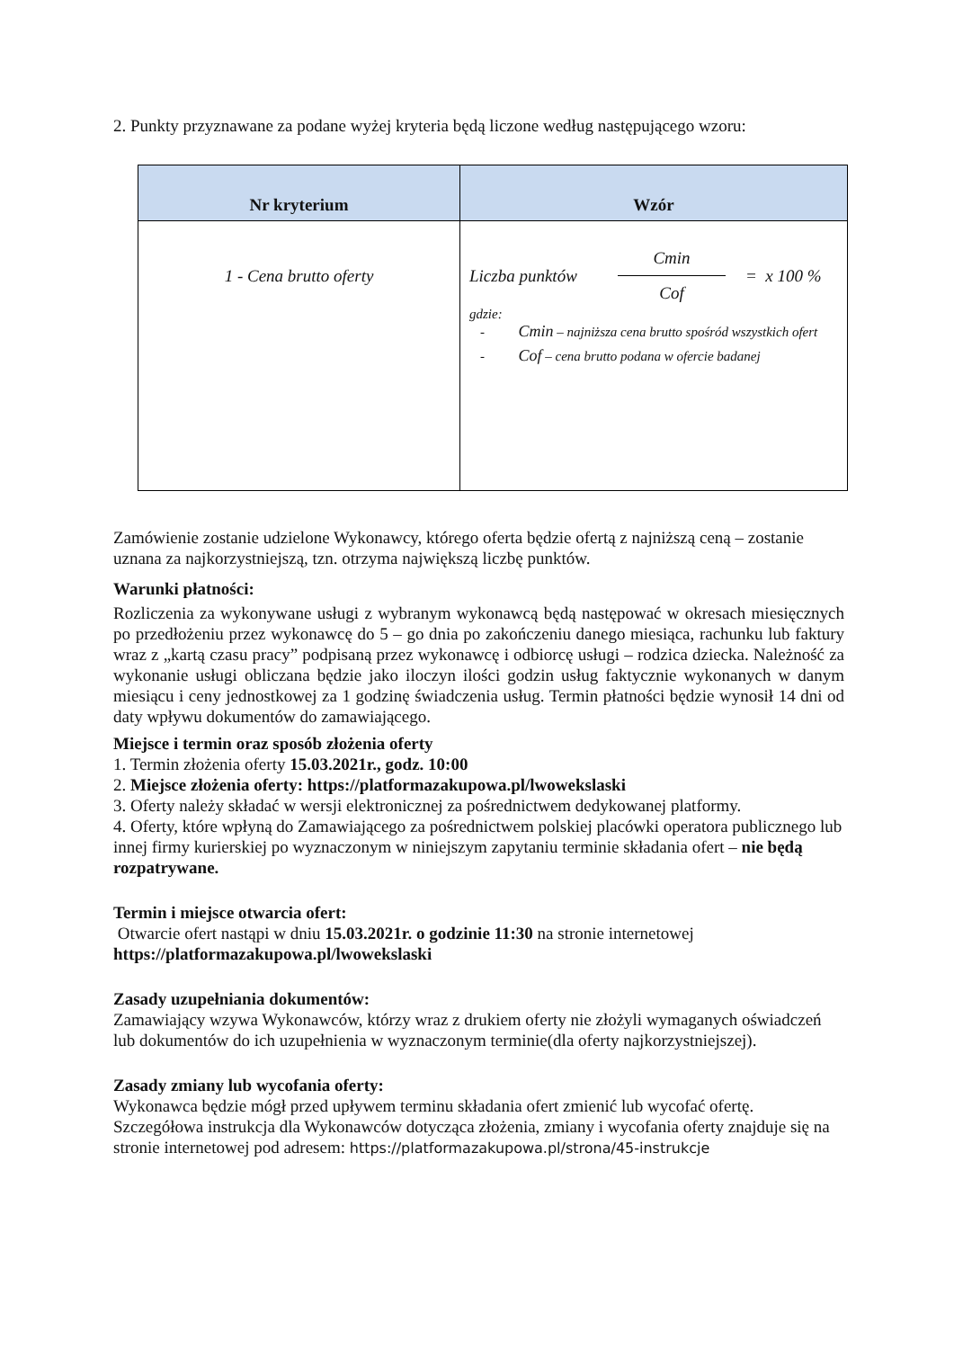2. Punkty przyznawane za podane wyżej kryteria będą liczone według następującego wzoru:
| Nr kryterium | Wzór |
| --- | --- |
| 1 - Cena brutto oferty | Liczba punktów Cmin Cof = x 100 % gdzie: - Cmin – najniższa cena brutto spośród wszystkich ofert - Cof – cena brutto podana w ofercie badanej |
Zamówienie zostanie udzielone Wykonawcy, którego oferta będzie ofertą z najniższą ceną – zostanie uznana za najkorzystniejszą, tzn. otrzyma największą liczbę punktów.
Warunki płatności:
Rozliczenia za wykonywane usługi z wybranym wykonawcą będą następować w okresach miesięcznych po przedłożeniu przez wykonawcę do 5 – go dnia po zakończeniu danego miesiąca, rachunku lub faktury wraz z „kartą czasu pracy” podpisaną przez wykonawcę i odbiorcę usługi – rodzica dziecka. Należność za wykonanie usługi obliczana będzie jako iloczyn ilości godzin usług faktycznie wykonanych w danym miesiącu i ceny jednostkowej za 1 godzinę świadczenia usług. Termin płatności będzie wynosił 14 dni od daty wpływu dokumentów do zamawiającego.
Miejsce i termin oraz sposób złożenia oferty
1. Termin złożenia oferty 15.03.2021r., godz. 10:00
2. Miejsce złożenia oferty: https://platformazakupowa.pl/lwowekslaski
3. Oferty należy składać w wersji elektronicznej za pośrednictwem dedykowanej platformy.
4. Oferty, które wpłyną do Zamawiającego za pośrednictwem polskiej placówki operatora publicznego lub innej firmy kurierskiej po wyznaczonym w niniejszym zapytaniu terminie składania ofert – nie będą rozpatrywane.
Termin i miejsce otwarcia ofert:
Otwarcie ofert nastąpi w dniu 15.03.2021r. o godzinie 11:30 na stronie internetowej https://platformazakupowa.pl/lwowekslaski
Zasady uzupełniania dokumentów:
Zamawiający wzywa Wykonawców, którzy wraz z drukiem oferty nie złożyli wymaganych oświadczeń lub dokumentów do ich uzupełnienia w wyznaczonym terminie(dla oferty najkorzystniejszej).
Zasady zmiany lub wycofania oferty:
Wykonawca będzie mógł przed upływem terminu składania ofert zmienić lub wycofać ofertę. Szczegółowa instrukcja dla Wykonawców dotycząca złożenia, zmiany i wycofania oferty znajduje się na stronie internetowej pod adresem: https://platformazakupowa.pl/strona/45-instrukcje